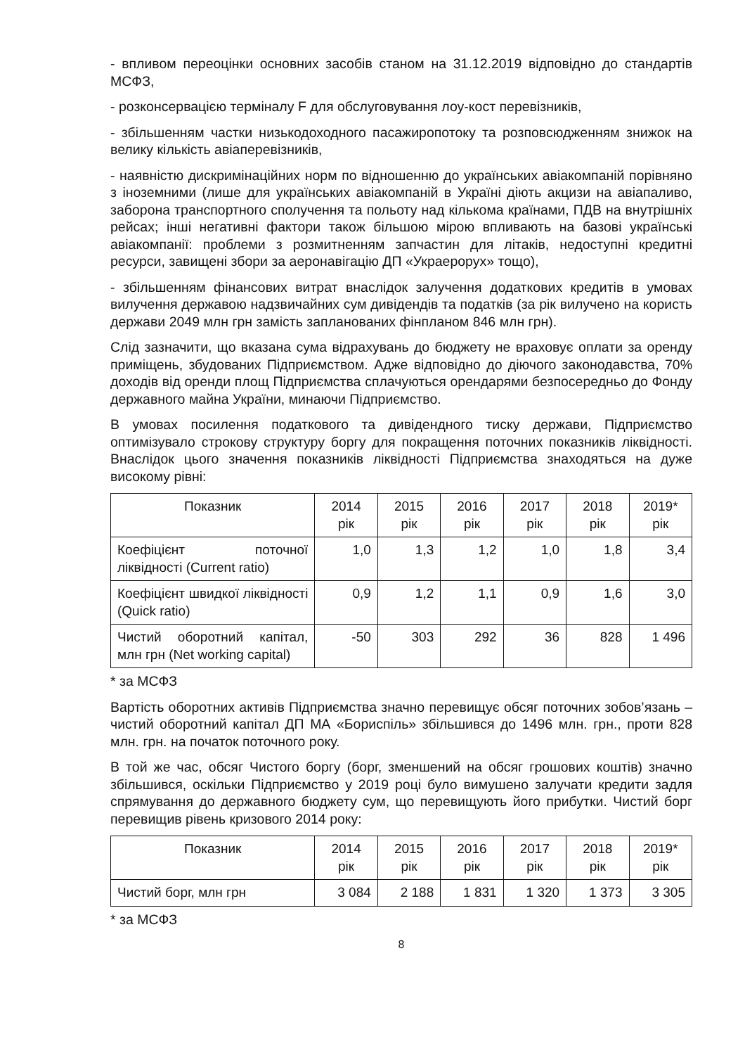- впливом переоцінки основних засобів станом на 31.12.2019 відповідно до стандартів МСФЗ,
- розконсервацією терміналу F для обслуговування лоу-кост перевізників,
- збільшенням частки низькодоходного пасажиропотоку та розповсюдженням знижок на велику кількість авіаперевізників,
- наявністю дискримінаційних норм по відношенню до українських авіакомпаній порівняно з іноземними (лише для українських авіакомпаній в Україні діють акцизи на авіапаливо, заборона транспортного сполучення та польоту над кількома країнами, ПДВ на внутрішніх рейсах; інші негативні фактори також більшою мірою впливають на базові українські авіакомпанії: проблеми з розмитненням запчастин для літаків, недоступні кредитні ресурси, завищені збори за аеронавігацію ДП «Украерорух» тощо),
- збільшенням фінансових витрат внаслідок залучення додаткових кредитів в умовах вилучення державою надзвичайних сум дивідендів та податків (за рік вилучено на користь держави 2049 млн грн замість запланованих фінпланом 846 млн грн).
Слід зазначити, що вказана сума відрахувань до бюджету не враховує оплати за оренду приміщень, збудованих Підприємством. Адже відповідно до діючого законодавства, 70% доходів від оренди площ Підприємства сплачуються орендарями безпосередньо до Фонду державного майна України, минаючи Підприємство.
В умовах посилення податкового та дивідендного тиску держави, Підприємство оптимізувало строкову структуру боргу для покращення поточних показників ліквідності. Внаслідок цього значення показників ліквідності Підприємства знаходяться на дуже високому рівні:
| Показник | 2014 рік | 2015 рік | 2016 рік | 2017 рік | 2018 рік | 2019* рік |
| --- | --- | --- | --- | --- | --- | --- |
| Коефіцієнт поточної ліквідності (Current ratio) | 1,0 | 1,3 | 1,2 | 1,0 | 1,8 | 3,4 |
| Коефіцієнт швидкої ліквідності (Quick ratio) | 0,9 | 1,2 | 1,1 | 0,9 | 1,6 | 3,0 |
| Чистий оборотний капітал, млн грн (Net working capital) | -50 | 303 | 292 | 36 | 828 | 1 496 |
* за МСФЗ
Вартість оборотних активів Підприємства значно перевищує обсяг поточних зобов’язань – чистий оборотний капітал ДП МА «Бориспіль» збільшився до 1496 млн. грн., проти 828 млн. грн. на початок поточного року.
В той же час, обсяг Чистого боргу (борг, зменшений на обсяг грошових коштів) значно збільшився, оскільки Підприємство у 2019 році було вимушено залучати кредити задля спрямування до державного бюджету сум, що перевищують його прибутки. Чистий борг перевищив рівень кризового 2014 року:
| Показник | 2014 рік | 2015 рік | 2016 рік | 2017 рік | 2018 рік | 2019* рік |
| --- | --- | --- | --- | --- | --- | --- |
| Чистий борг, млн грн | 3 084 | 2 188 | 1 831 | 1 320 | 1 373 | 3 305 |
* за МСФЗ
8